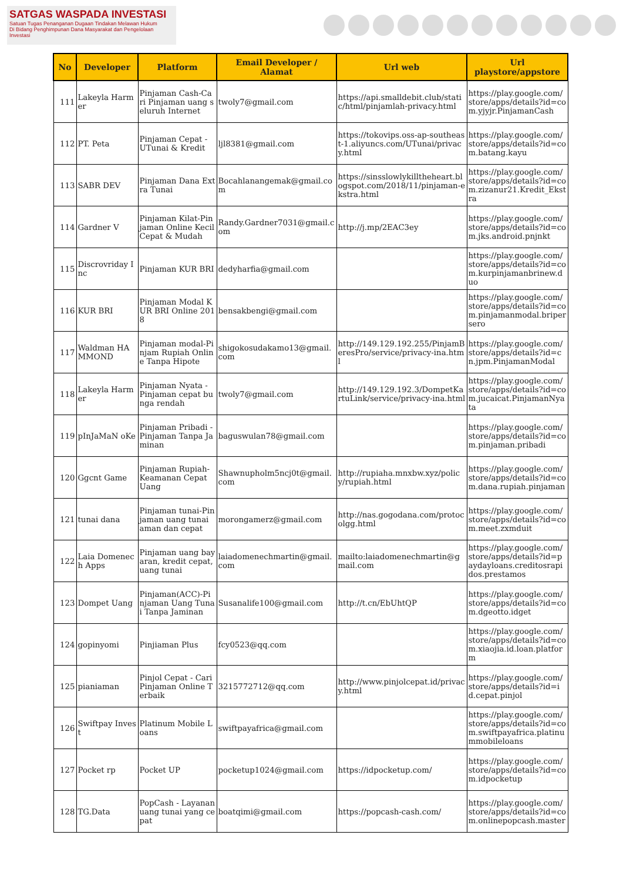SATGAS WASPADA INVESTASI
Satuan Tugas Penanganan Dugaan Tindakan Melawan Hukum
Di Bidang Penghimpunan Dana Masyarakat dan Pengelolaan Investasi
| No | Developer | Platform | Email Developer / Alamat | Url web | Url playstore/appstore |
| --- | --- | --- | --- | --- | --- |
| 111 | Lakeyla Harmer | Pinjaman Cash-Cari Pinjaman uang seluruh Internet | twoly7@gmail.com | https://api.smalldebit.club/static/html/pinjamlah-privacy.html | https://play.google.com/store/apps/details?id=com.yjyjr.PinjamanCash |
| 112 | PT. Peta | Pinjaman Cepat - UTunai & Kredit | ljl8381@gmail.com | https://tokovips.oss-ap-southeast-1.aliyuncs.com/UTunai/privacy.html | https://play.google.com/store/apps/details?id=com.batang.kayu |
| 113 | SABR DEV | Pinjaman Dana Extra Tunai | Bocahlanangemak@gmail.com | https://sinsslowlykilltheheart.blogspot.com/2018/11/pinjaman-ekstra.html | https://play.google.com/store/apps/details?id=com.zizanur21.Kredit_Ekstra |
| 114 | Gardner V | Pinjaman Kilat-Pinjaman Online Kecil Cepat & Mudah | Randy.Gardner7031@gmail.com | http://j.mp/2EAC3ey | https://play.google.com/store/apps/details?id=com.jks.android.pnjnkt |
| 115 | Discrovriday Inc | Pinjaman KUR BRI | dedyharfia@gmail.com | | https://play.google.com/store/apps/details?id=com.kurpinjamanbrinew.duo |
| 116 | KUR BRI | Pinjaman Modal KUR BRI Online 2018 | bensakbengi@gmail.com | | https://play.google.com/store/apps/details?id=com.pinjamanmodal.bripersero |
| 117 | Waldman HAMMOND | Pinjaman modal-Pinjam Rupiah Online Tanpa Hipote | shigokosudakamo13@gmail.com | http://149.129.192.255/PinjamBeresPro/service/privacy-ina.html | https://play.google.com/store/apps/details?id=cn.jpm.PinjamanModal |
| 118 | Lakeyla Harmer | Pinjaman Nyata - Pinjaman cepat bunga rendah | twoly7@gmail.com | http://149.129.192.3/DompetKartuLink/service/privacy-ina.html | https://play.google.com/store/apps/details?id=com.jucaicat.PinjamanNyata |
| 119 | pInJaMaN oKe | Pinjaman Pribadi - Pinjaman Tanpa Jaminan | baguswulan78@gmail.com | | https://play.google.com/store/apps/details?id=com.pinjaman.pribadi |
| 120 | Ggcnt Game | Pinjaman Rupiah-Keamanan Cepat Uang | Shawnupholm5ncj0t@gmail.com | http://rupiaha.mnxbw.xyz/policy/rupiah.html | https://play.google.com/store/apps/details?id=com.dana.rupiah.pinjaman |
| 121 | tunai dana | Pinjaman tunai-Pinjaman uang tunai aman dan cepat | morongamerz@gmail.com | http://nas.gogodana.com/protocolgg.html | https://play.google.com/store/apps/details?id=com.meet.zxmduit |
| 122 | Laia Domenech Apps | Pinjaman uang bayaran, kredit cepat, uang tunai | laiadomenechmartin@gmail.com | mailto:laiadomenechmartin@gmail.com | https://play.google.com/store/apps/details?id=paydayloans.creditosrapidos.prestamos |
| 123 | Dompet Uang | Pinjaman(ACC)-Pinjaman Uang Tunai Tanpa Jaminan | Susanalife100@gmail.com | http://t.cn/EbUhtQP | https://play.google.com/store/apps/details?id=com.dgeotto.idget |
| 124 | gopinyomi | Pinjiaman Plus | fcy0523@qq.com | | https://play.google.com/store/apps/details?id=com.xiaojia.id.loan.platform |
| 125 | pianiaman | Pinjol Cepat - Cari Pinjaman Online Terbaik | 3215772712@qq.com | http://www.pinjolcepat.id/privacy.html | https://play.google.com/store/apps/details?id=id.cepat.pinjol |
| 126 | Swiftpay Invest | Platinum Mobile Loans | swiftpayafrica@gmail.com | | https://play.google.com/store/apps/details?id=com.swiftpayafrica.platinummobileloans |
| 127 | Pocket rp | Pocket UP | pocketup1024@gmail.com | https://idpocketup.com/ | https://play.google.com/store/apps/details?id=com.idpocketup |
| 128 | TG.Data | PopCash - Layanan uang tunai yang cepat | boatqimi@gmail.com | https://popcash-cash.com/ | https://play.google.com/store/apps/details?id=com.onlinepopcash.master |